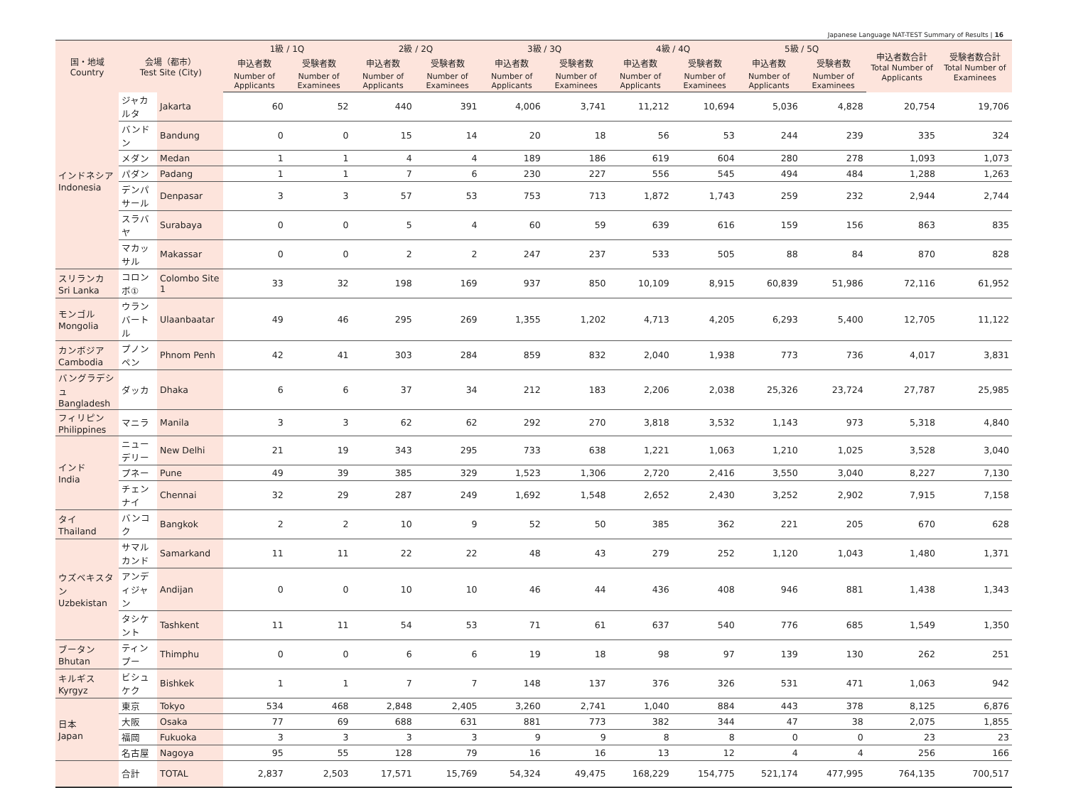Japanese Language NAT-TEST Summary of Results | 16
| 国・地域 Country | 会場（都市） Test Site (City) | | 1級 / 1Q | | 2級 / 2Q | | 3級 / 3Q | | 4級 / 4Q | | 5級 / 5Q | | 申込者数合計 Total Number of Applicants | 受験者数合計 Total Number of Examinees |
| --- | --- | --- | --- | --- | --- | --- | --- | --- | --- | --- | --- | --- | --- | --- |
| | | | 申込者数 | 受験者数 | 申込者数 | 受験者数 | 申込者数 | 受験者数 | 申込者数 | 受験者数 | 申込者数 | 受験者数 | | |
| | | | Number of Applicants | Number of Examinees | Number of Applicants | Number of Examinees | Number of Applicants | Number of Examinees | Number of Applicants | Number of Examinees | Number of Applicants | Number of Examinees | | |
| インドネシア Indonesia | ジャカルタ | Jakarta | 60 | 52 | 440 | 391 | 4,006 | 3,741 | 11,212 | 10,694 | 5,036 | 4,828 | 20,754 | 19,706 |
| | バンドン | Bandung | 0 | 0 | 15 | 14 | 20 | 18 | 56 | 53 | 244 | 239 | 335 | 324 |
| | メダン | Medan | 1 | 1 | 4 | 4 | 189 | 186 | 619 | 604 | 280 | 278 | 1,093 | 1,073 |
| | パダン | Padang | 1 | 1 | 7 | 6 | 230 | 227 | 556 | 545 | 494 | 484 | 1,288 | 1,263 |
| | デンパサール | Denpasar | 3 | 3 | 57 | 53 | 753 | 713 | 1,872 | 1,743 | 259 | 232 | 2,944 | 2,744 |
| | スラバヤ | Surabaya | 0 | 0 | 5 | 4 | 60 | 59 | 639 | 616 | 159 | 156 | 863 | 835 |
| | マカッサル | Makassar | 0 | 0 | 2 | 2 | 247 | 237 | 533 | 505 | 88 | 84 | 870 | 828 |
| スリランカ Sri Lanka | コロンボ① | Colombo Site 1 | 33 | 32 | 198 | 169 | 937 | 850 | 10,109 | 8,915 | 60,839 | 51,986 | 72,116 | 61,952 |
| モンゴル Mongolia | ウランバートル | Ulaanbaatar | 49 | 46 | 295 | 269 | 1,355 | 1,202 | 4,713 | 4,205 | 6,293 | 5,400 | 12,705 | 11,122 |
| カンボジア Cambodia | プノンペン | Phnom Penh | 42 | 41 | 303 | 284 | 859 | 832 | 2,040 | 1,938 | 773 | 736 | 4,017 | 3,831 |
| バングラデシュ Bangladesh | ダッカ | Dhaka | 6 | 6 | 37 | 34 | 212 | 183 | 2,206 | 2,038 | 25,326 | 23,724 | 27,787 | 25,985 |
| フィリピン Philippines | マニラ | Manila | 3 | 3 | 62 | 62 | 292 | 270 | 3,818 | 3,532 | 1,143 | 973 | 5,318 | 4,840 |
| インド India | ニューデリー | New Delhi | 21 | 19 | 343 | 295 | 733 | 638 | 1,221 | 1,063 | 1,210 | 1,025 | 3,528 | 3,040 |
| | プネー | Pune | 49 | 39 | 385 | 329 | 1,523 | 1,306 | 2,720 | 2,416 | 3,550 | 3,040 | 8,227 | 7,130 |
| | チェンナイ | Chennai | 32 | 29 | 287 | 249 | 1,692 | 1,548 | 2,652 | 2,430 | 3,252 | 2,902 | 7,915 | 7,158 |
| タイ Thailand | バンコク | Bangkok | 2 | 2 | 10 | 9 | 52 | 50 | 385 | 362 | 221 | 205 | 670 | 628 |
| ウズベキスタン Uzbekistan | サマルカンド | Samarkand | 11 | 11 | 22 | 22 | 48 | 43 | 279 | 252 | 1,120 | 1,043 | 1,480 | 1,371 |
| | アンディジャン | Andijan | 0 | 0 | 10 | 10 | 46 | 44 | 436 | 408 | 946 | 881 | 1,438 | 1,343 |
| | タシケント | Tashkent | 11 | 11 | 54 | 53 | 71 | 61 | 637 | 540 | 776 | 685 | 1,549 | 1,350 |
| ブータン Bhutan | ティンプー | Thimphu | 0 | 0 | 6 | 6 | 19 | 18 | 98 | 97 | 139 | 130 | 262 | 251 |
| キルギス Kyrgyz | ビシュケク | Bishkek | 1 | 1 | 7 | 7 | 148 | 137 | 376 | 326 | 531 | 471 | 1,063 | 942 |
| 日本 Japan | 東京 | Tokyo | 534 | 468 | 2,848 | 2,405 | 3,260 | 2,741 | 1,040 | 884 | 443 | 378 | 8,125 | 6,876 |
| | 大阪 | Osaka | 77 | 69 | 688 | 631 | 881 | 773 | 382 | 344 | 47 | 38 | 2,075 | 1,855 |
| | 福岡 | Fukuoka | 3 | 3 | 3 | 3 | 9 | 9 | 8 | 8 | 0 | 0 | 23 | 23 |
| | 名古屋 | Nagoya | 95 | 55 | 128 | 79 | 16 | 16 | 13 | 12 | 4 | 4 | 256 | 166 |
| | 合計 | TOTAL | 2,837 | 2,503 | 17,571 | 15,769 | 54,324 | 49,475 | 168,229 | 154,775 | 521,174 | 477,995 | 764,135 | 700,517 |